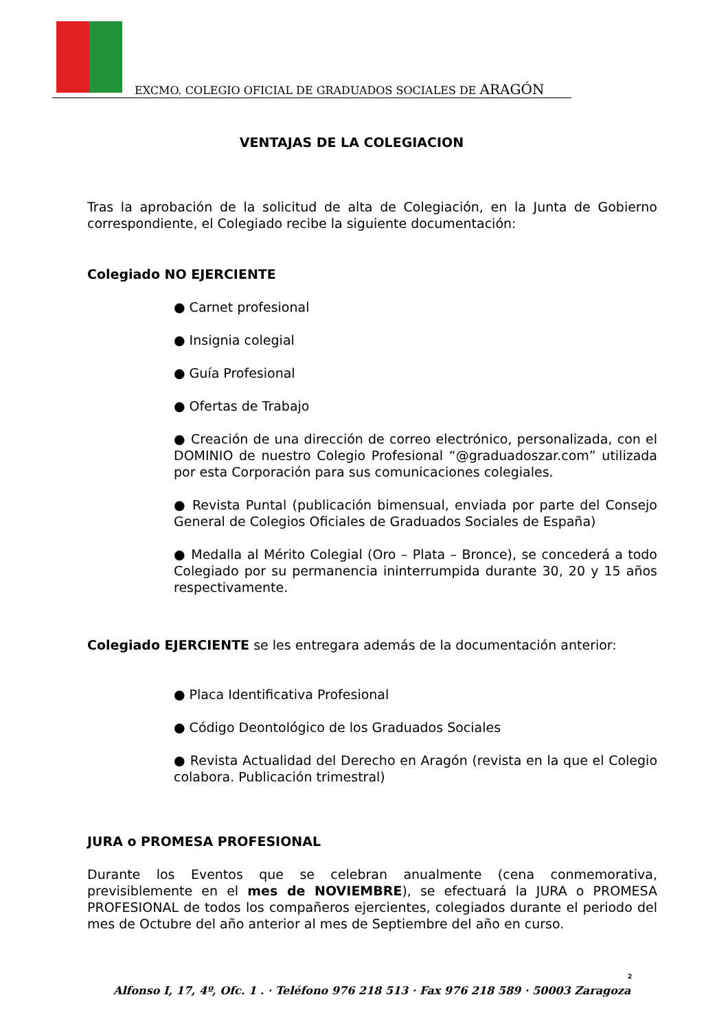EXCMO. COLEGIO OFICIAL DE GRADUADOS SOCIALES DE ARAGÓN
VENTAJAS DE LA COLEGIACION
Tras la aprobación de la solicitud de alta de Colegiación, en la Junta de Gobierno correspondiente, el Colegiado recibe la siguiente documentación:
Colegiado NO EJERCIENTE
● Carnet profesional
● Insignia colegial
● Guía Profesional
● Ofertas de Trabajo
● Creación de una dirección de correo electrónico, personalizada, con el DOMINIO de nuestro Colegio Profesional “@graduadoszar.com” utilizada por esta Corporación para sus comunicaciones colegiales.
● Revista Puntal (publicación bimensual, enviada por parte del Consejo General de Colegios Oficiales de Graduados Sociales de España)
● Medalla al Mérito Colegial (Oro – Plata – Bronce), se concederá a todo Colegiado por su permanencia ininterrumpida durante 30, 20 y 15 años respectivamente.
Colegiado EJERCIENTE se les entregara además de la documentación anterior:
● Placa Identificativa Profesional
● Código Deontológico de los Graduados Sociales
● Revista Actualidad del Derecho en Aragón (revista en la que el Colegio colabora. Publicación trimestral)
JURA o PROMESA PROFESIONAL
Durante los Eventos que se celebran anualmente (cena conmemorativa, previsiblemente en el mes de NOVIEMBRE), se efectuará la JURA o PROMESA PROFESIONAL de todos los compañeros ejercientes, colegiados durante el periodo del mes de Octubre del año anterior al mes de Septiembre del año en curso.
2
Alfonso I, 17, 4º, Ofc. 1 . · Teléfono 976 218 513 · Fax 976 218 589 · 50003 Zaragoza